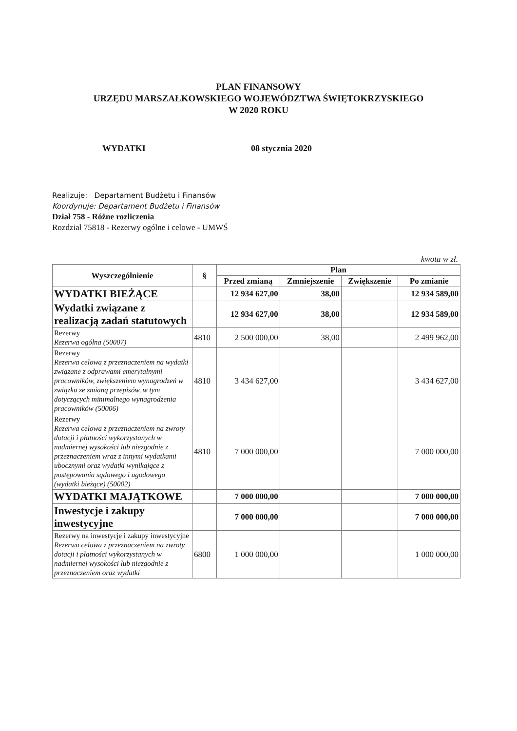PLAN FINANSOWY
URZĘDU MARSZAŁKOWSKIEGO WOJEWÓDZTWA ŚWIĘTOKRZYSKIEGO
W 2020 ROKU
WYDATKI 08 stycznia 2020
Realizuje: Departament Budżetu i Finansów
Koordynuje: Departament Budżetu i Finansów
Dział 758 - Różne rozliczenia
Rozdział 75818 - Rezerwy ogólne i celowe - UMWŚ
kwota w zł.
| Wyszczególnienie | § | Plan | | | |
| --- | --- | --- | --- | --- | --- |
| | | Przed zmianą | Zmniejszenie | Zwiększenie | Po zmianie |
| WYDATKI BIEŻĄCE | | 12 934 627,00 | 38,00 | | 12 934 589,00 |
| Wydatki związane z realizacją zadań statutowych | | 12 934 627,00 | 38,00 | | 12 934 589,00 |
| Rezerwy Rezerwa ogólna (50007) | 4810 | 2 500 000,00 | 38,00 | | 2 499 962,00 |
| Rezerwy Rezerwa celowa z przeznaczeniem na wydatki związane z odprawami emerytalnymi pracowników, zwiększeniem wynagrodzeń w związku ze zmianą przepisów, w tym dotyczących minimalnego wynagrodzenia pracowników (50006) | 4810 | 3 434 627,00 | | | 3 434 627,00 |
| Rezerwy Rezerwa celowa z przeznaczeniem na zwroty dotacji i płatności wykorzystanych w nadmiernej wysokości lub niezgodnie z przeznaczeniem wraz z innymi wydatkami ubocznymi oraz wydatki wynikające z postępowania sądowego i ugodowego (wydatki bieżące) (50002) | 4810 | 7 000 000,00 | | | 7 000 000,00 |
| WYDATKI MAJĄTKOWE | | 7 000 000,00 | | | 7 000 000,00 |
| Inwestycje i zakupy inwestycyjne | | 7 000 000,00 | | | 7 000 000,00 |
| Rezerwy na inwestycje i zakupy inwestycyjne Rezerwa celowa z przeznaczeniem na zwroty dotacji i płatności wykorzystanych w nadmiernej wysokości lub niezgodnie z przeznaczeniem oraz wydatki | 6800 | 1 000 000,00 | | | 1 000 000,00 |